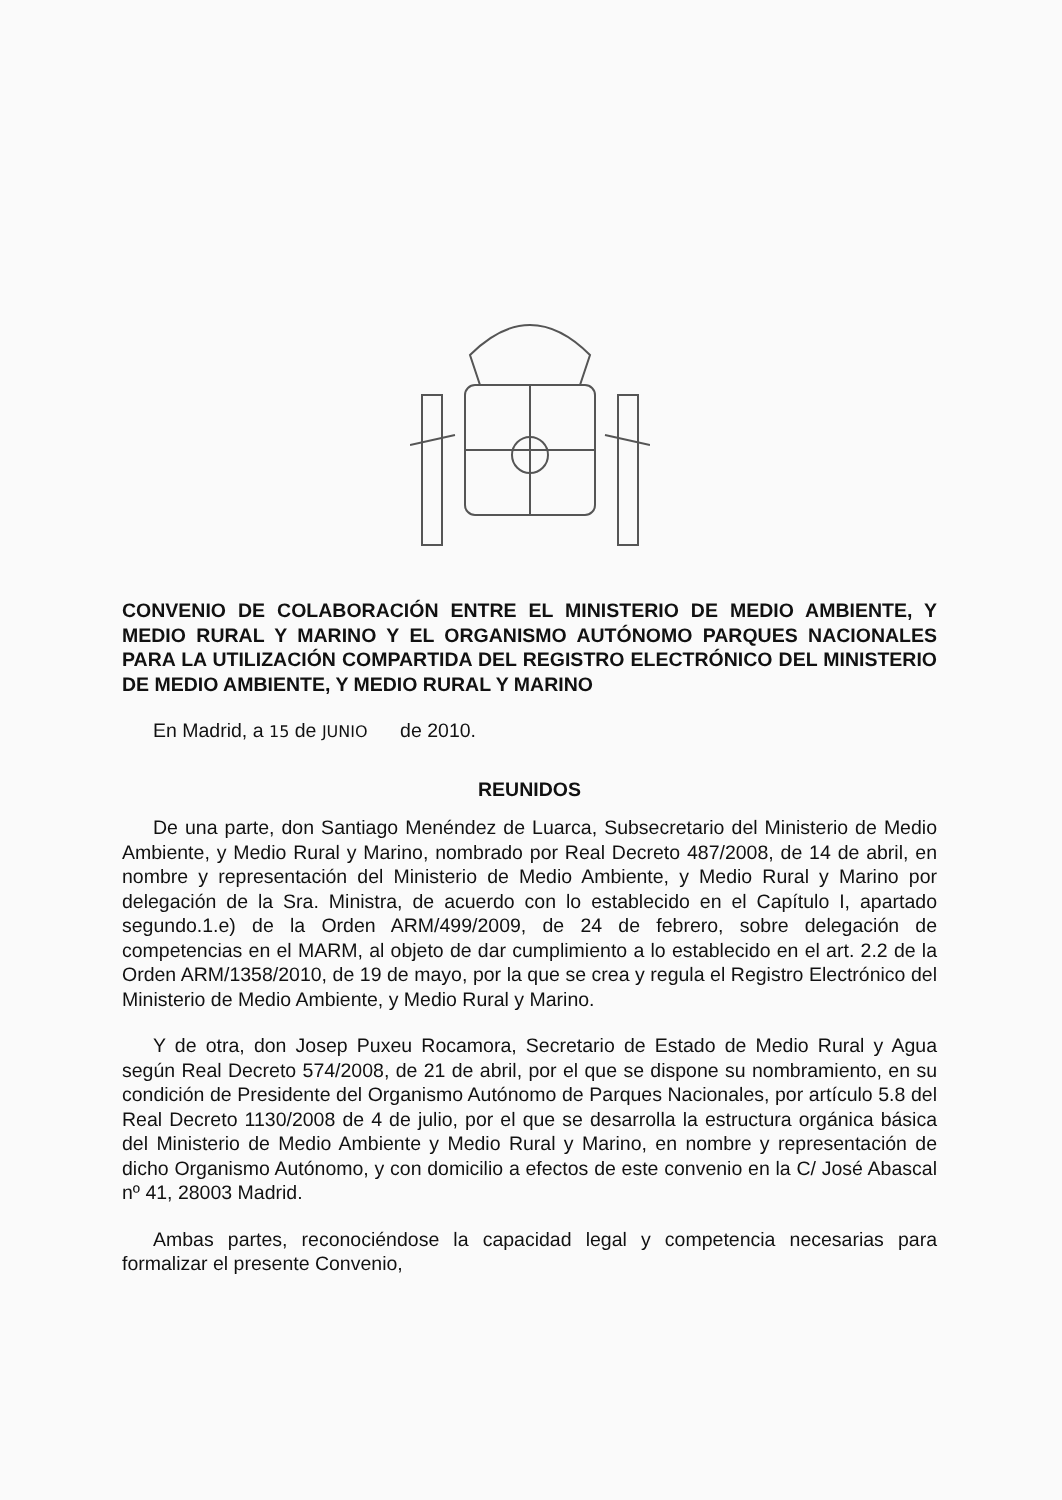CONVENIO DE COLABORACIÓN ENTRE EL MINISTERIO DE MEDIO AMBIENTE, Y MEDIO RURAL Y MARINO Y EL ORGANISMO AUTÓNOMO PARQUES NACIONALES PARA LA UTILIZACIÓN COMPARTIDA DEL REGISTRO ELECTRÓNICO DEL MINISTERIO DE MEDIO AMBIENTE, Y MEDIO RURAL Y MARINO
En Madrid, a 15 de JUNIO de 2010.
REUNIDOS
De una parte, don Santiago Menéndez de Luarca, Subsecretario del Ministerio de Medio Ambiente, y Medio Rural y Marino, nombrado por Real Decreto 487/2008, de 14 de abril, en nombre y representación del Ministerio de Medio Ambiente, y Medio Rural y Marino por delegación de la Sra. Ministra, de acuerdo con lo establecido en el Capítulo I, apartado segundo.1.e) de la Orden ARM/499/2009, de 24 de febrero, sobre delegación de competencias en el MARM, al objeto de dar cumplimiento a lo establecido en el art. 2.2 de la Orden ARM/1358/2010, de 19 de mayo, por la que se crea y regula el Registro Electrónico del Ministerio de Medio Ambiente, y Medio Rural y Marino.
Y de otra, don Josep Puxeu Rocamora, Secretario de Estado de Medio Rural y Agua según Real Decreto 574/2008, de 21 de abril, por el que se dispone su nombramiento, en su condición de Presidente del Organismo Autónomo de Parques Nacionales, por artículo 5.8 del Real Decreto 1130/2008 de 4 de julio, por el que se desarrolla la estructura orgánica básica del Ministerio de Medio Ambiente y Medio Rural y Marino, en nombre y representación de dicho Organismo Autónomo, y con domicilio a efectos de este convenio en la C/ José Abascal nº 41, 28003 Madrid.
Ambas partes, reconociéndose la capacidad legal y competencia necesarias para formalizar el presente Convenio,